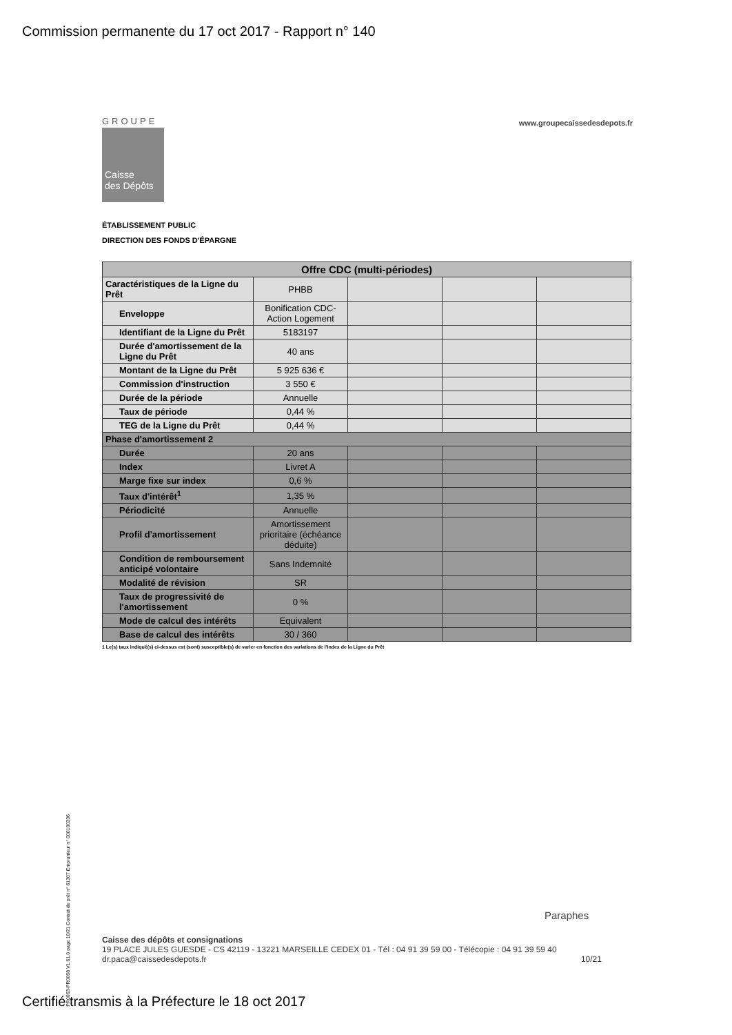Commission permanente du 17 oct 2017 - Rapport n° 140
GROUPE
www.groupecaissedesdepots.fr
Caisse
des Dépôts
ÉTABLISSEMENT PUBLIC
DIRECTION DES FONDS D'ÉPARGNE
| Offre CDC (multi-périodes) | | | | |
| --- | --- | --- | --- | --- |
| Caractéristiques de la Ligne du Prêt | PHBB | | | |
| Enveloppe | Bonification CDC-Action Logement | | | |
| Identifiant de la Ligne du Prêt | 5183197 | | | |
| Durée d'amortissement de la Ligne du Prêt | 40 ans | | | |
| Montant de la Ligne du Prêt | 5 925 636 € | | | |
| Commission d'instruction | 3 550 € | | | |
| Durée de la période | Annuelle | | | |
| Taux de période | 0,44 % | | | |
| TEG de la Ligne du Prêt | 0,44 % | | | |
| Phase d'amortissement 2 | | | | |
| Durée | 20 ans | | | |
| Index | Livret A | | | |
| Marge fixe sur index | 0,6 % | | | |
| Taux d'intérêt<sup>1</sup> | 1,35 % | | | |
| Périodicité | Annuelle | | | |
| Profil d'amortissement | Amortissement prioritaire (échéance déduite) | | | |
| Condition de remboursement anticipé volontaire | Sans Indemnité | | | |
| Modalité de révision | SR | | | |
| Taux de progressivité de l'amortissement | 0 % | | | |
| Mode de calcul des intérêts | Equivalent | | | |
| Base de calcul des intérêts | 30 / 360 | | | |
1 Le(s) taux indiqué(s) ci-dessus est (sont) susceptible(s) de varier en fonction des variations de l'Index de la Ligne du Prêt
PR0063-PR0068 V1.61.0 page 10/21 Contrat de prêt n° 61307 Emprunteur n° 000100336
Paraphes
Caisse des dépôts et consignations
19 PLACE JULES GUESDE - CS 42119 - 13221 MARSEILLE CEDEX 01 - Tél : 04 91 39 59 00 - Télécopie : 04 91 39 59 40
dr.paca@caissedesdepots.fr 10/21
Certifié transmis à la Préfecture le 18 oct 2017